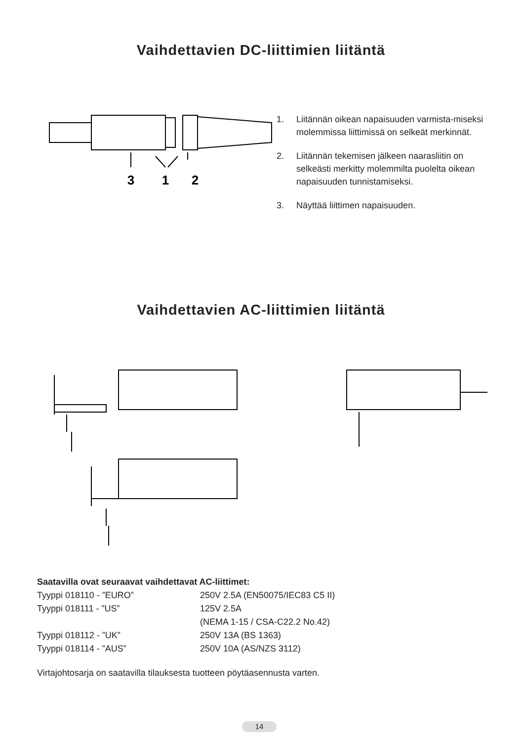Vaihdettavien DC-liittimien liitäntä
3
1
2
1. Liitännän oikean napaisuuden varmista-miseksi molemmissa liittimissä on selkeät merkinnät.
2. Liitännän tekemisen jälkeen naarasliitin on selkeästi merkitty molemmilta puolelta oikean napaisuuden tunnistamiseksi.
3. Näyttää liittimen napaisuuden.
Vaihdettavien AC-liittimien liitäntä
Saatavilla ovat seuraavat vaihdettavat AC-liittimet:
| Tyyppi 018110 - ”EURO” | 250V 2.5A (EN50075/IEC83 C5 II) |
| Tyyppi 018111 - ”US” | 125V 2.5A |
| | (NEMA 1-15 / CSA-C22.2 No.42) |
| Tyyppi 018112 - ”UK” | 250V 13A (BS 1363) |
| Tyyppi 018114 - ”AUS” | 250V 10A (AS/NZS 3112) |
Virtajohtosarja on saatavilla tilauksesta tuotteen pöytäasennusta varten.
14